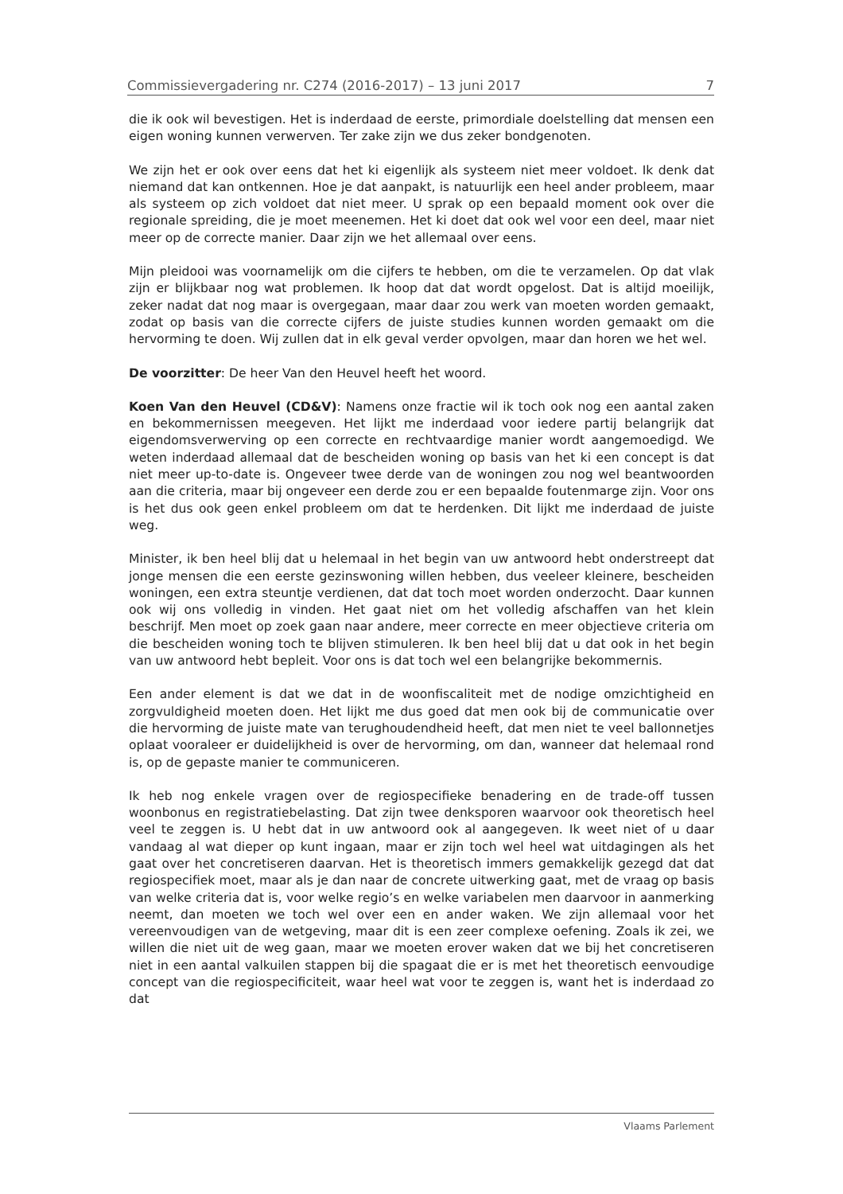Commissievergadering nr. C274 (2016-2017) – 13 juni 2017 7
die ik ook wil bevestigen. Het is inderdaad de eerste, primordiale doelstelling dat mensen een eigen woning kunnen verwerven. Ter zake zijn we dus zeker bond­genoten.
We zijn het er ook over eens dat het ki eigenlijk als systeem niet meer voldoet. Ik denk dat niemand dat kan ontkennen. Hoe je dat aanpakt, is natuurlijk een heel ander probleem, maar als systeem op zich voldoet dat niet meer. U sprak op een bepaald moment ook over die regionale spreiding, die je moet meenemen. Het ki doet dat ook wel voor een deel, maar niet meer op de correcte manier. Daar zijn we het allemaal over eens.
Mijn pleidooi was voornamelijk om die cijfers te hebben, om die te verzamelen. Op dat vlak zijn er blijkbaar nog wat problemen. Ik hoop dat dat wordt opgelost. Dat is altijd moeilijk, zeker nadat dat nog maar is overgegaan, maar daar zou werk van moeten worden gemaakt, zodat op basis van die correcte cijfers de juiste studies kunnen worden gemaakt om die hervorming te doen. Wij zullen dat in elk geval verder opvolgen, maar dan horen we het wel.
De voorzitter: De heer Van den Heuvel heeft het woord.
Koen Van den Heuvel (CD&V): Namens onze fractie wil ik toch ook nog een aantal zaken en bekommernissen meegeven. Het lijkt me inderdaad voor iedere partij belangrijk dat eigendomsverwerving op een correcte en rechtvaardige manier wordt aangemoedigd. We weten inderdaad allemaal dat de bescheiden woning op basis van het ki een concept is dat niet meer up-to-date is. Ongeveer twee derde van de woningen zou nog wel beantwoorden aan die criteria, maar bij ongeveer een derde zou er een bepaalde foutenmarge zijn. Voor ons is het dus ook geen enkel probleem om dat te herdenken. Dit lijkt me inderdaad de juiste weg.
Minister, ik ben heel blij dat u helemaal in het begin van uw antwoord hebt onderstreept dat jonge mensen die een eerste gezinswoning willen hebben, dus veeleer kleinere, bescheiden woningen, een extra steuntje verdienen, dat dat toch moet worden onderzocht. Daar kunnen ook wij ons volledig in vinden. Het gaat niet om het volledig afschaffen van het klein beschrijf. Men moet op zoek gaan naar andere, meer correcte en meer objectieve criteria om die bescheiden woning toch te blijven stimuleren. Ik ben heel blij dat u dat ook in het begin van uw antwoord hebt bepleit. Voor ons is dat toch wel een belangrijke bekommernis.
Een ander element is dat we dat in de woonfiscaliteit met de nodige omzichtig­heid en zorgvuldigheid moeten doen. Het lijkt me dus goed dat men ook bij de communicatie over die hervorming de juiste mate van terughoudendheid heeft, dat men niet te veel ballonnetjes oplaat vooraleer er duidelijkheid is over de her­vorming, om dan, wanneer dat helemaal rond is, op de gepaste manier te communiceren.
Ik heb nog enkele vragen over de regiospecifieke benadering en de trade-off tussen woonbonus en registratiebelasting. Dat zijn twee denksporen waarvoor ook theoretisch heel veel te zeggen is. U hebt dat in uw antwoord ook al aan­gegeven. Ik weet niet of u daar vandaag al wat dieper op kunt ingaan, maar er zijn toch wel heel wat uitdagingen als het gaat over het concretiseren daarvan. Het is theoretisch immers gemakkelijk gezegd dat dat regiospecifiek moet, maar als je dan naar de concrete uitwerking gaat, met de vraag op basis van welke criteria dat is, voor welke regio’s en welke variabelen men daarvoor in aan­merking neemt, dan moeten we toch wel over een en ander waken. We zijn allemaal voor het vereenvoudigen van de wetgeving, maar dit is een zeer complexe oefening. Zoals ik zei, we willen die niet uit de weg gaan, maar we moeten erover waken dat we bij het concretiseren niet in een aantal valkuilen stappen bij die spagaat die er is met het theoretisch eenvoudige concept van die regiospecificiteit, waar heel wat voor te zeggen is, want het is inderdaad zo dat
Vlaams Parlement